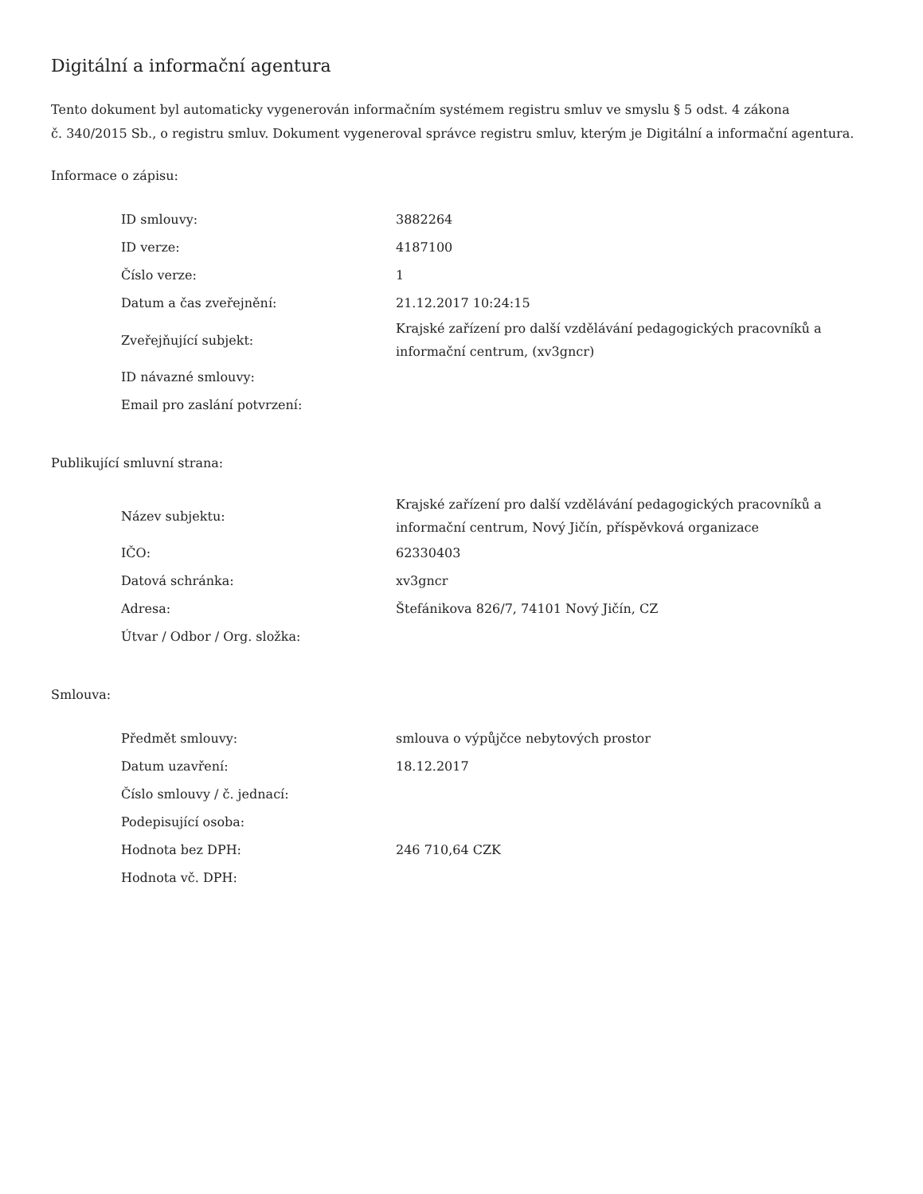Digitální a informační agentura
Tento dokument byl automaticky vygenerován informačním systémem registru smluv ve smyslu § 5 odst. 4 zákona
č. 340/2015 Sb., o registru smluv. Dokument vygeneroval správce registru smluv, kterým je Digitální a informační agentura.
Informace o zápisu:
| ID smlouvy: | 3882264 |
| ID verze: | 4187100 |
| Číslo verze: | 1 |
| Datum a čas zveřejnění: | 21.12.2017 10:24:15 |
| Zveřejňující subjekt: | Krajské zařízení pro další vzdělávání pedagogických pracovníků a informační centrum, (xv3gncr) |
| ID návazné smlouvy: | |
| Email pro zaslání potvrzení: | |
Publikující smluvní strana:
| Název subjektu: | Krajské zařízení pro další vzdělávání pedagogických pracovníků a informační centrum, Nový Jičín, příspěvková organizace |
| IČO: | 62330403 |
| Datová schránka: | xv3gncr |
| Adresa: | Štefánikova 826/7, 74101 Nový Jičín, CZ |
| Útvar / Odbor / Org. složka: | |
Smlouva:
| Předmět smlouvy: | smlouva o výpůjčce nebytových prostor |
| Datum uzavření: | 18.12.2017 |
| Číslo smlouvy / č. jednací: | |
| Podepisující osoba: | |
| Hodnota bez DPH: | 246 710,64 CZK |
| Hodnota vč. DPH: | |